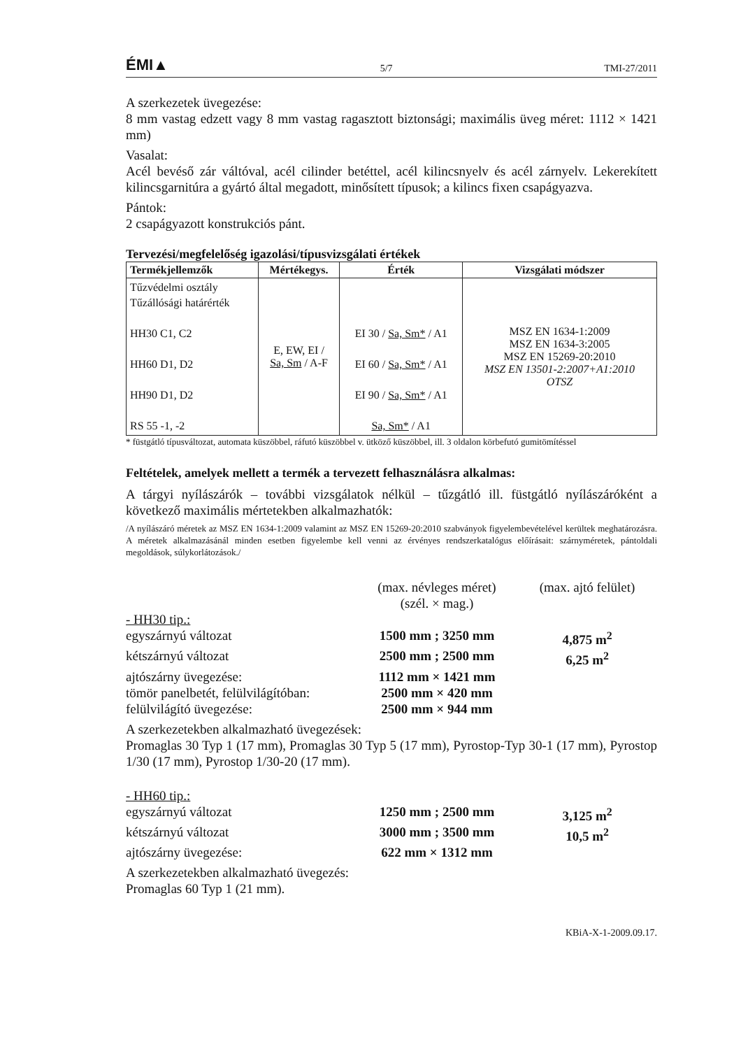ÉMI▲ 5/7 TMI-27/2011
A szerkezetek üvegezése:
8 mm vastag edzett vagy 8 mm vastag ragasztott biztonsági; maximális üveg méret: 1112 × 1421 mm)
Vasalat:
Acél bevéső zár váltóval, acél cilinder betéttel, acél kilincsnyelv és acél zárnyelv. Lekerekített kilincsgarnitúra a gyártó által megadott, minősített típusok; a kilincs fixen csapágyazva.
Pántok:
2 csapágyazott konstrukciós pánt.
Tervezési/megfelelőség igazolási/típusvizsgálati értékek
| Termékjellemzők | Mértékegys. | Érték | Vizsgálati módszer |
| --- | --- | --- | --- |
| Tűzvédelmi osztály Tűzállósági határérték HH30 C1, C2 HH60 D1, D2 HH90 D1, D2 RS 55 -1, -2 | E, EW, EI / Sa, Sm / A-F | EI 30 / Sa, Sm* / A1 EI 60 / Sa, Sm* / A1 EI 90 / Sa, Sm* / A1 Sa, Sm* / A1 | MSZ EN 1634-1:2009 MSZ EN 1634-3:2005 MSZ EN 15269-20:2010 MSZ EN 13501-2:2007+A1:2010 OTSZ |
* füstgátló típusváltozat, automata küszöbbel, ráfutó küszöbbel v. ütköző küszöbbel, ill. 3 oldalon körbefutó gumitömítéssel
Feltételek, amelyek mellett a termék a tervezett felhasználásra alkalmas:
A tárgyi nyílászárók – további vizsgálatok nélkül – tűzgátló ill. füstgátló nyílászáróként a következő maximális mértetekben alkalmazhatók:
/A nyílászáró méretek az MSZ EN 1634-1:2009 valamint az MSZ EN 15269-20:2010 szabványok figyelembevételével kerültek meghatározásra. A méretek alkalmazásánál minden esetben figyelembe kell venni az érvényes rendszerkatalógus előírásait: szárnyméretek, pántoldali megoldások, súlykorlátozások./
(max. névleges méret)
(szél. × mag.) (max. ajtó felület) - HH30 tip.: egyszárnyú változat 1500 mm ; 3250 mm 4,875 m<sup>2</sup> kétszárnyú változat 2500 mm ; 2500 mm 6,25 m<sup>2</sup> ajtószárny üvegezése: 1112 mm × 1421 mm tömör panelbetét, felülvilágítóban: 2500 mm × 420 mm felülvilágító üvegezése: 2500 mm × 944 mm
A szerkezetekben alkalmazható üvegezések:
Promaglas 30 Typ 1 (17 mm), Promaglas 30 Typ 5 (17 mm), Pyrostop-Typ 30-1 (17 mm), Pyrostop 1/30 (17 mm), Pyrostop 1/30-20 (17 mm).
- HH60 tip.: egyszárnyú változat 1250 mm ; 2500 mm 3,125 m<sup>2</sup> kétszárnyú változat 3000 mm ; 3500 mm 10,5 m<sup>2</sup> ajtószárny üvegezése: 622 mm × 1312 mm
A szerkezetekben alkalmazható üvegezés:
Promaglas 60 Typ 1 (21 mm).
KBiA-X-1-2009.09.17.